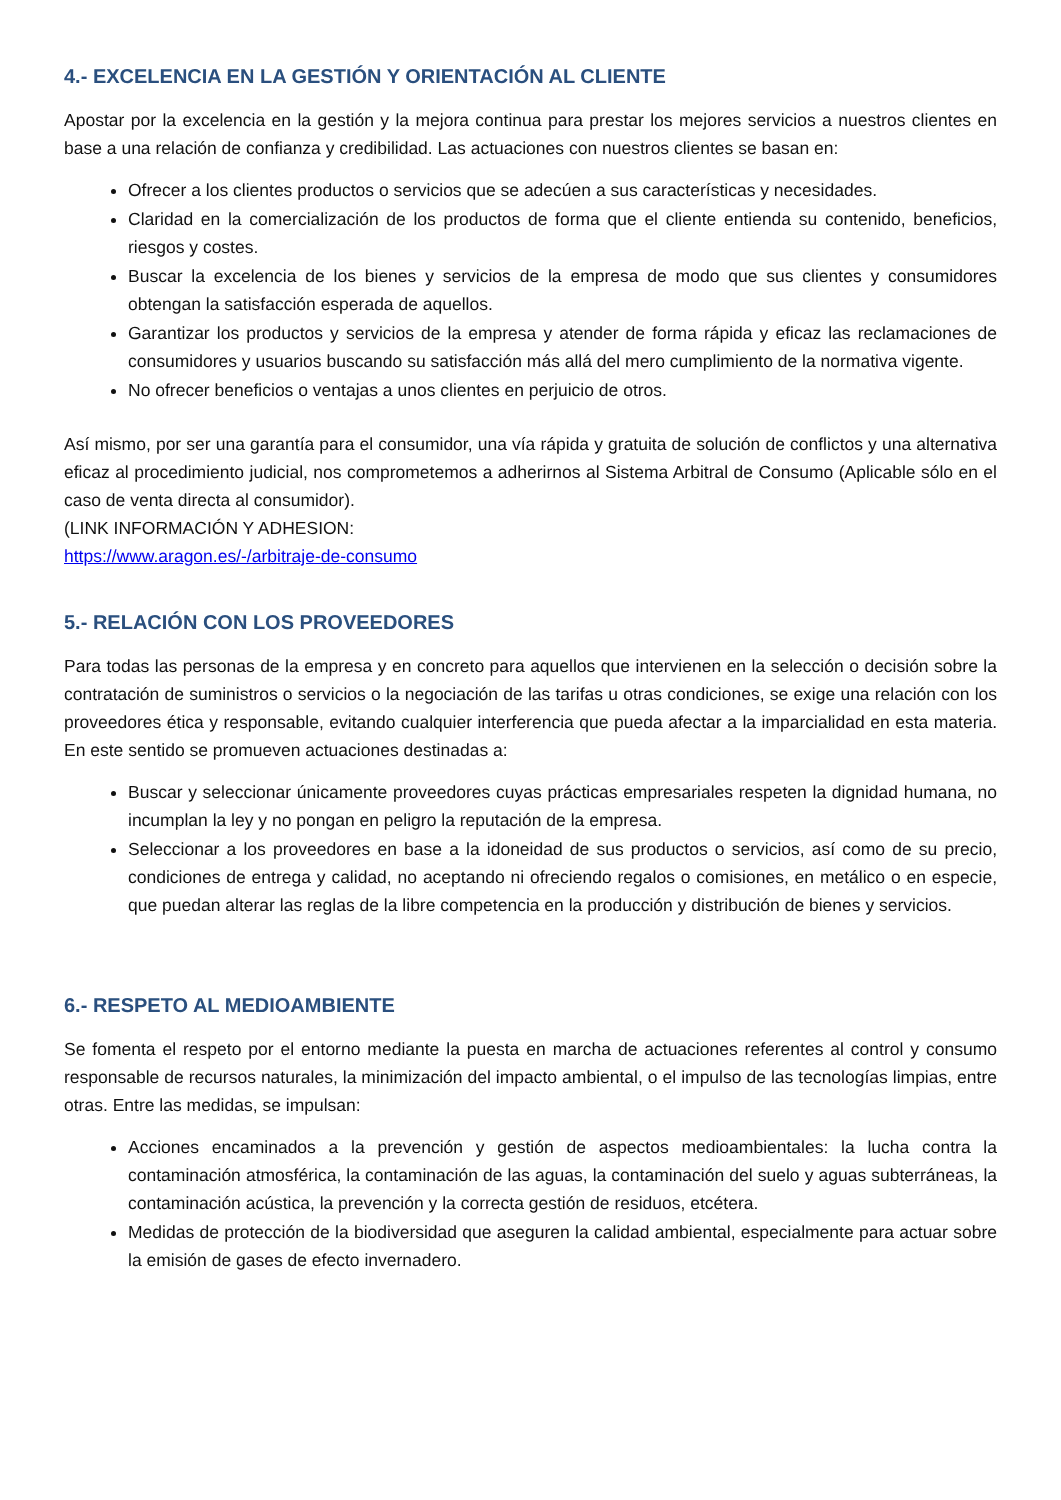4.- EXCELENCIA EN LA GESTIÓN Y ORIENTACIÓN AL CLIENTE
Apostar por la excelencia en la gestión y la mejora continua para prestar los mejores servicios a nuestros clientes en base a una relación de confianza y credibilidad. Las actuaciones con nuestros clientes se basan en:
Ofrecer a los clientes productos o servicios que se adecúen a sus características y necesidades.
Claridad en la comercialización de los productos de forma que el cliente entienda su contenido, beneficios, riesgos y costes.
Buscar la excelencia de los bienes y servicios de la empresa de modo que sus clientes y consumidores obtengan la satisfacción esperada de aquellos.
Garantizar los productos y servicios de la empresa y atender de forma rápida y eficaz las reclamaciones de consumidores y usuarios buscando su satisfacción más allá del mero cumplimiento de la normativa vigente.
No ofrecer beneficios o ventajas a unos clientes en perjuicio de otros.
Así mismo, por ser una garantía para el consumidor, una vía rápida y gratuita de solución de conflictos y una alternativa eficaz al procedimiento judicial, nos comprometemos a adherirnos al Sistema Arbitral de Consumo (Aplicable sólo en el caso de venta directa al consumidor).
(LINK INFORMACIÓN Y ADHESION:
https://www.aragon.es/-/arbitraje-de-consumo
5.- RELACIÓN CON LOS PROVEEDORES
Para todas las personas de la empresa y en concreto para aquellos que intervienen en la selección o decisión sobre la contratación de suministros o servicios o la negociación de las tarifas u otras condiciones, se exige una relación con los proveedores ética y responsable, evitando cualquier interferencia que pueda afectar a la imparcialidad en esta materia. En este sentido se promueven actuaciones destinadas a:
Buscar y seleccionar únicamente proveedores cuyas prácticas empresariales respeten la dignidad humana, no incumplan la ley y no pongan en peligro la reputación de la empresa.
Seleccionar a los proveedores en base a la idoneidad de sus productos o servicios, así como de su precio, condiciones de entrega y calidad, no aceptando ni ofreciendo regalos o comisiones, en metálico o en especie, que puedan alterar las reglas de la libre competencia en la producción y distribución de bienes y servicios.
6.- RESPETO AL MEDIOAMBIENTE
Se fomenta el respeto por el entorno mediante la puesta en marcha de actuaciones referentes al control y consumo responsable de recursos naturales, la minimización del impacto ambiental, o el impulso de las tecnologías limpias, entre otras. Entre las medidas, se impulsan:
Acciones encaminados a la prevención y gestión de aspectos medioambientales: la lucha contra la contaminación atmosférica, la contaminación de las aguas, la contaminación del suelo y aguas subterráneas, la contaminación acústica, la prevención y la correcta gestión de residuos, etcétera.
Medidas de protección de la biodiversidad que aseguren la calidad ambiental, especialmente para actuar sobre la emisión de gases de efecto invernadero.